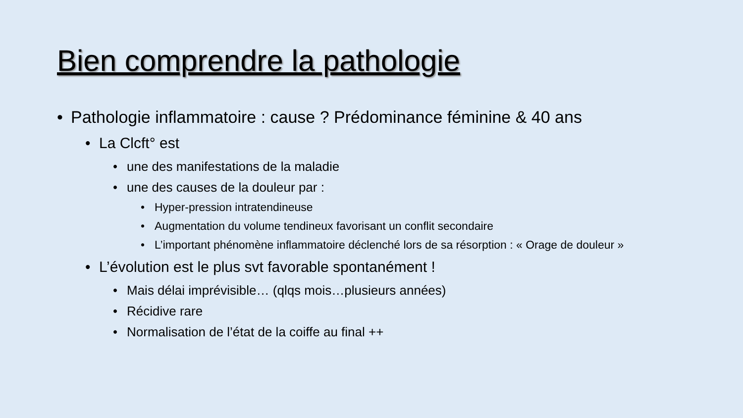Bien comprendre la pathologie
• Pathologie inflammatoire : cause ? Prédominance féminine & 40 ans
• La Clcft° est
• une des manifestations de la maladie
• une des causes de la douleur par :
• Hyper-pression intratendineuse
• Augmentation du volume tendineux favorisant un conflit secondaire
• L’important phénomène inflammatoire déclenché lors de sa résorption : « Orage de douleur »
• L’évolution est le plus svt favorable spontanément !
• Mais délai imprévisible… (qlqs mois…plusieurs années)
• Récidive rare
• Normalisation de l’état de la coiffe au final ++